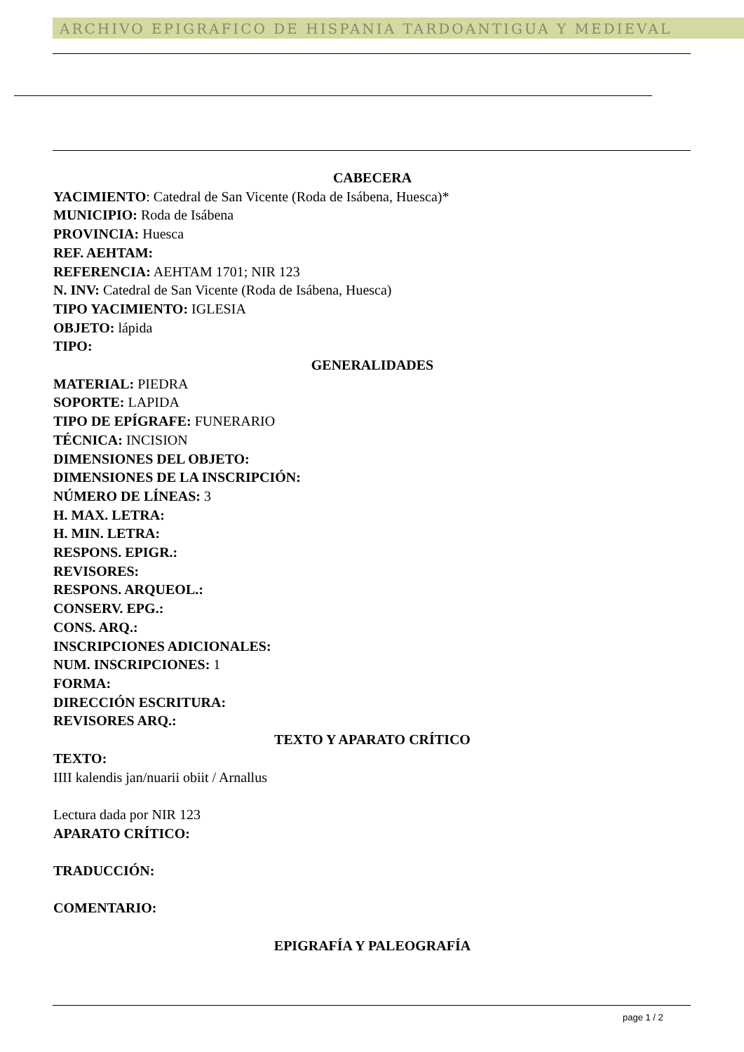ARCHIVO EPIGRAFICO DE HISPANIA TARDOANTIGUA Y MEDIEVAL
CABECERA
YACIMIENTO: Catedral de San Vicente (Roda de Isábena, Huesca)*
MUNICIPIO: Roda de Isábena
PROVINCIA: Huesca
REF. AEHTAM:
REFERENCIA: AEHTAM 1701; NIR 123
N. INV: Catedral de San Vicente (Roda de Isábena, Huesca)
TIPO YACIMIENTO: IGLESIA
OBJETO: lápida
TIPO:
GENERALIDADES
MATERIAL: PIEDRA
SOPORTE: LAPIDA
TIPO DE EPÍGRAFE: FUNERARIO
TÉCNICA: INCISION
DIMENSIONES DEL OBJETO:
DIMENSIONES DE LA INSCRIPCIÓN:
NÚMERO DE LÍNEAS: 3
H. MAX. LETRA:
H. MIN. LETRA:
RESPONS. EPIGR.:
REVISORES:
RESPONS. ARQUEOL.:
CONSERV. EPG.:
CONS. ARQ.:
INSCRIPCIONES ADICIONALES:
NUM. INSCRIPCIONES: 1
FORMA:
DIRECCIÓN ESCRITURA:
REVISORES ARQ.:
TEXTO Y APARATO CRÍTICO
TEXTO:
IIII kalendis jan/nuarii obiit / Arnallus
Lectura dada por NIR 123
APARATO CRÍTICO:
TRADUCCIÓN:
COMENTARIO:
EPIGRAFÍA Y PALEOGRAFÍA
page 1 / 2